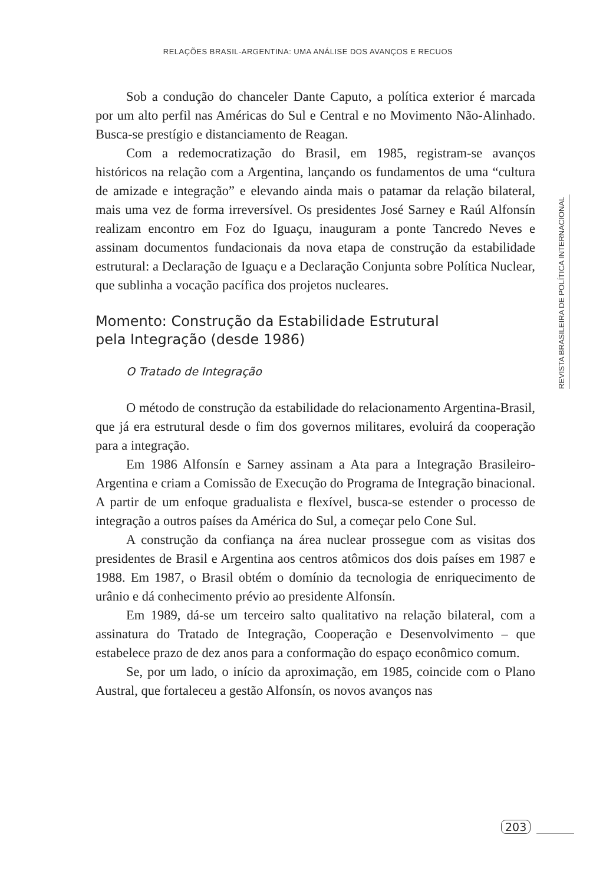RELAÇÕES BRASIL-ARGENTINA: UMA ANÁLISE DOS AVANÇOS E RECUOS
Sob a condução do chanceler Dante Caputo, a política exterior é marcada por um alto perfil nas Américas do Sul e Central e no Movimento Não-Alinhado. Busca-se prestígio e distanciamento de Reagan.
Com a redemocratização do Brasil, em 1985, registram-se avanços históricos na relação com a Argentina, lançando os fundamentos de uma “cultura de amizade e integração” e elevando ainda mais o patamar da relação bilateral, mais uma vez de forma irreversível. Os presidentes José Sarney e Raúl Alfonsín realizam encontro em Foz do Iguaçu, inauguram a ponte Tancredo Neves e assinam documentos fundacionais da nova etapa de construção da estabilidade estrutural: a Declaração de Iguaçu e a Declaração Conjunta sobre Política Nuclear, que sublinha a vocação pacífica dos projetos nucleares.
Momento: Construção da Estabilidade Estrutural
pela Integração (desde 1986)
O Tratado de Integração
O método de construção da estabilidade do relacionamento Argentina-Brasil, que já era estrutural desde o fim dos governos militares, evoluirá da cooperação para a integração.
Em 1986 Alfonsín e Sarney assinam a Ata para a Integração Brasileiro-Argentina e criam a Comissão de Execução do Programa de Integração binacional. A partir de um enfoque gradualista e flexível, busca-se estender o processo de integração a outros países da América do Sul, a começar pelo Cone Sul.
A construção da confiança na área nuclear prossegue com as visitas dos presidentes de Brasil e Argentina aos centros atômicos dos dois países em 1987 e 1988. Em 1987, o Brasil obtém o domínio da tecnologia de enriquecimento de urânio e dá conhecimento prévio ao presidente Alfonsín.
Em 1989, dá-se um terceiro salto qualitativo na relação bilateral, com a assinatura do Tratado de Integração, Cooperação e Desenvolvimento – que estabelece prazo de dez anos para a conformação do espaço econômico comum.
Se, por um lado, o início da aproximação, em 1985, coincide com o Plano Austral, que fortaleceu a gestão Alfonsín, os novos avanços nas
REVISTA BRASILEIRA DE POLÍTICA INTERNACIONAL
203